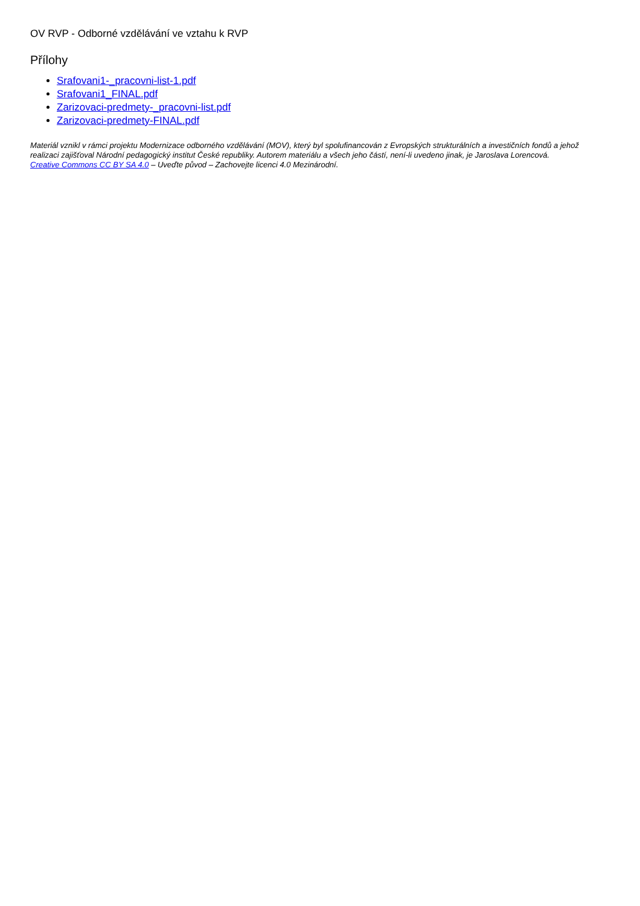OV RVP - Odborné vzdělávání ve vztahu k RVP
Přílohy
Srafovani1-_pracovni-list-1.pdf
Srafovani1_FINAL.pdf
Zarizovaci-predmety-_pracovni-list.pdf
Zarizovaci-predmety-FINAL.pdf
Materiál vznikl v rámci projektu Modernizace odborného vzdělávání (MOV), který byl spolufinancován z Evropských strukturálních a investičních fondů a jehož realizaci zajišťoval Národní pedagogický institut České republiky. Autorem materiálu a všech jeho částí, není-li uvedeno jinak, je Jaroslava Lorencová.
Creative Commons CC BY SA 4.0 – Uveďte původ – Zachovejte licenci 4.0 Mezinárodní.